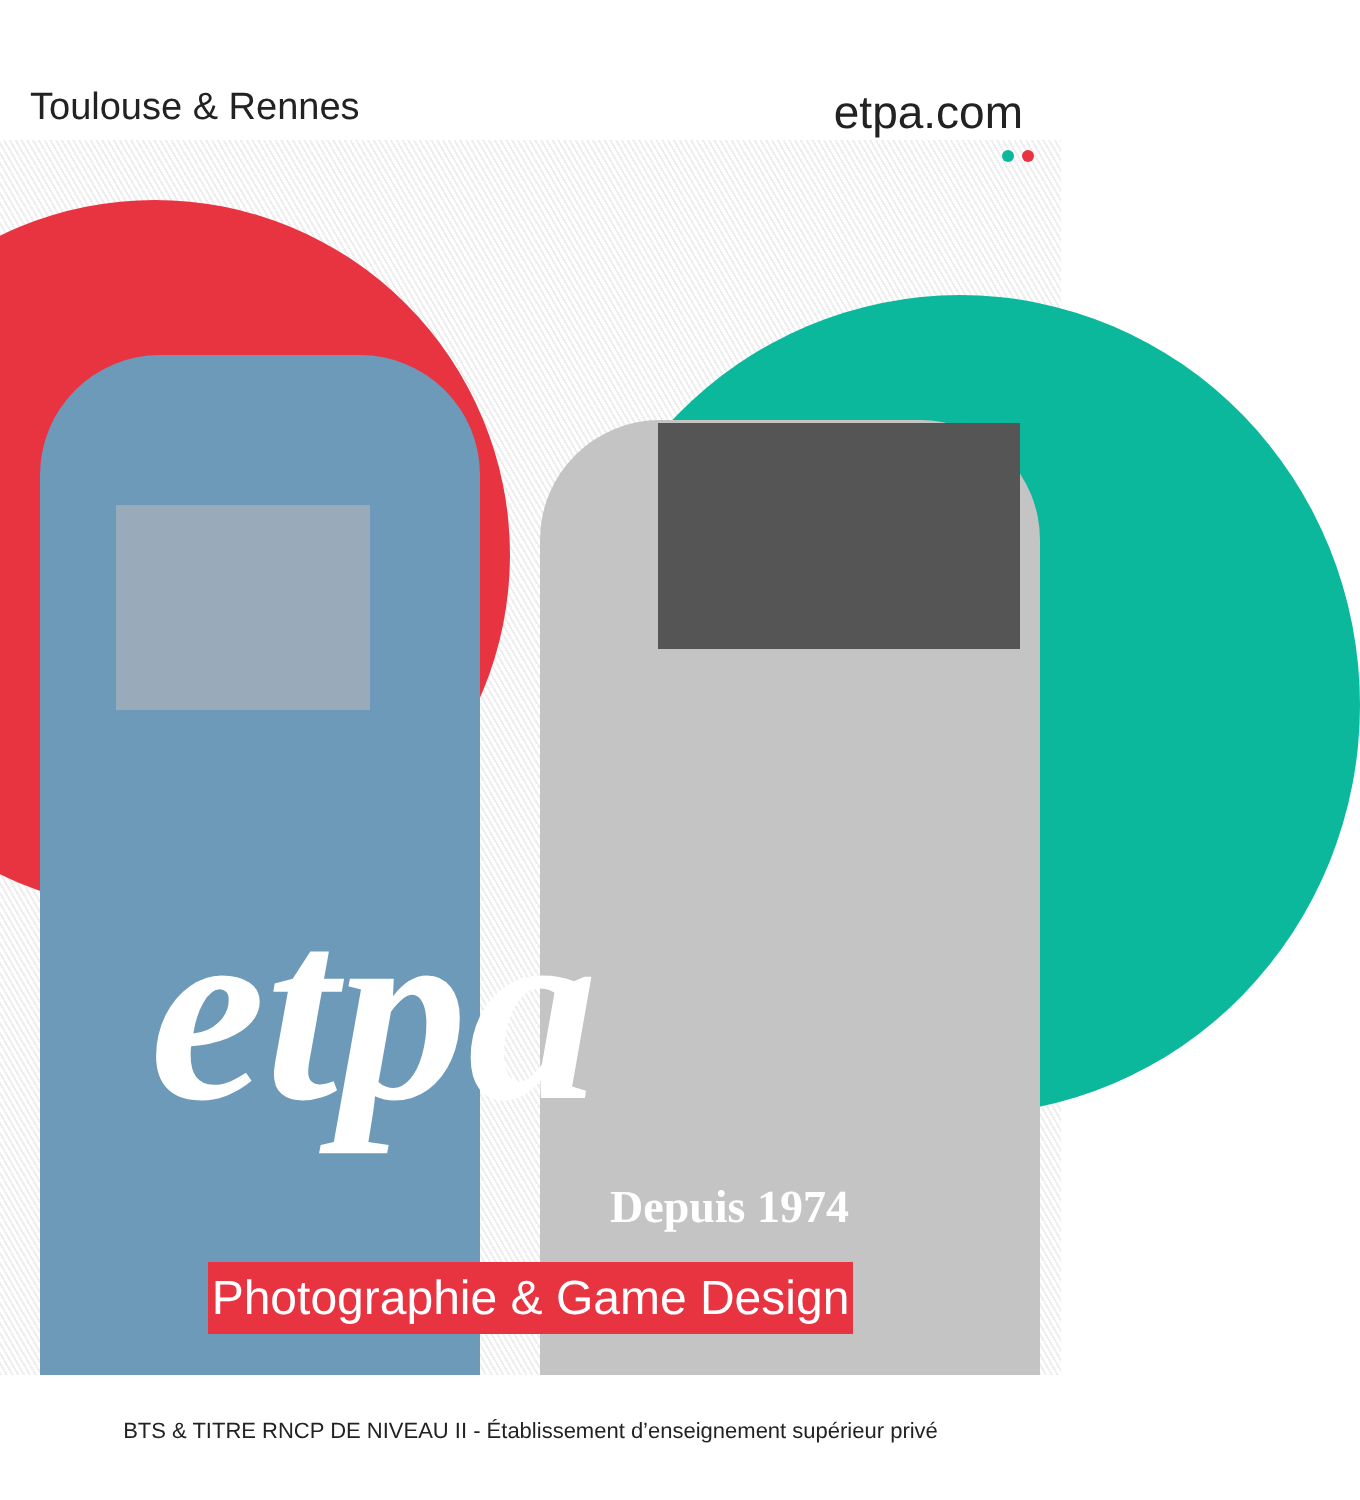Toulouse & Rennes
etpa.com
etpa
Depuis 1974
Photographie & Game Design
BTS & TITRE RNCP DE NIVEAU II - Établissement d’enseignement supérieur privé